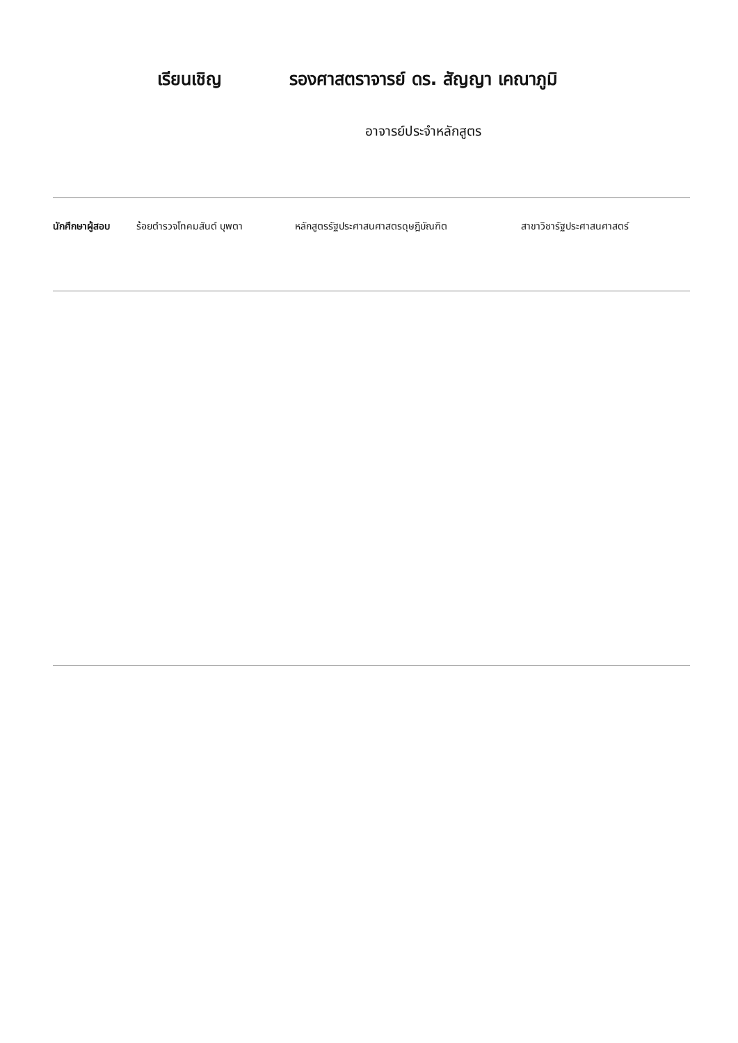เรียนเชิญ รองศาสตราจารย์ ดร. สัญญา เคณาภูมิ
อาจารย์ประจำหลักสูตร
นักศึกษาผู้สอบ ร้อยตำรวจโทคมสันต์ บุพตา หลักสูตรรัฐประศาสนศาสตรดุษฎีบัณฑิต สาขาวิชารัฐประศาสนศาสตร์